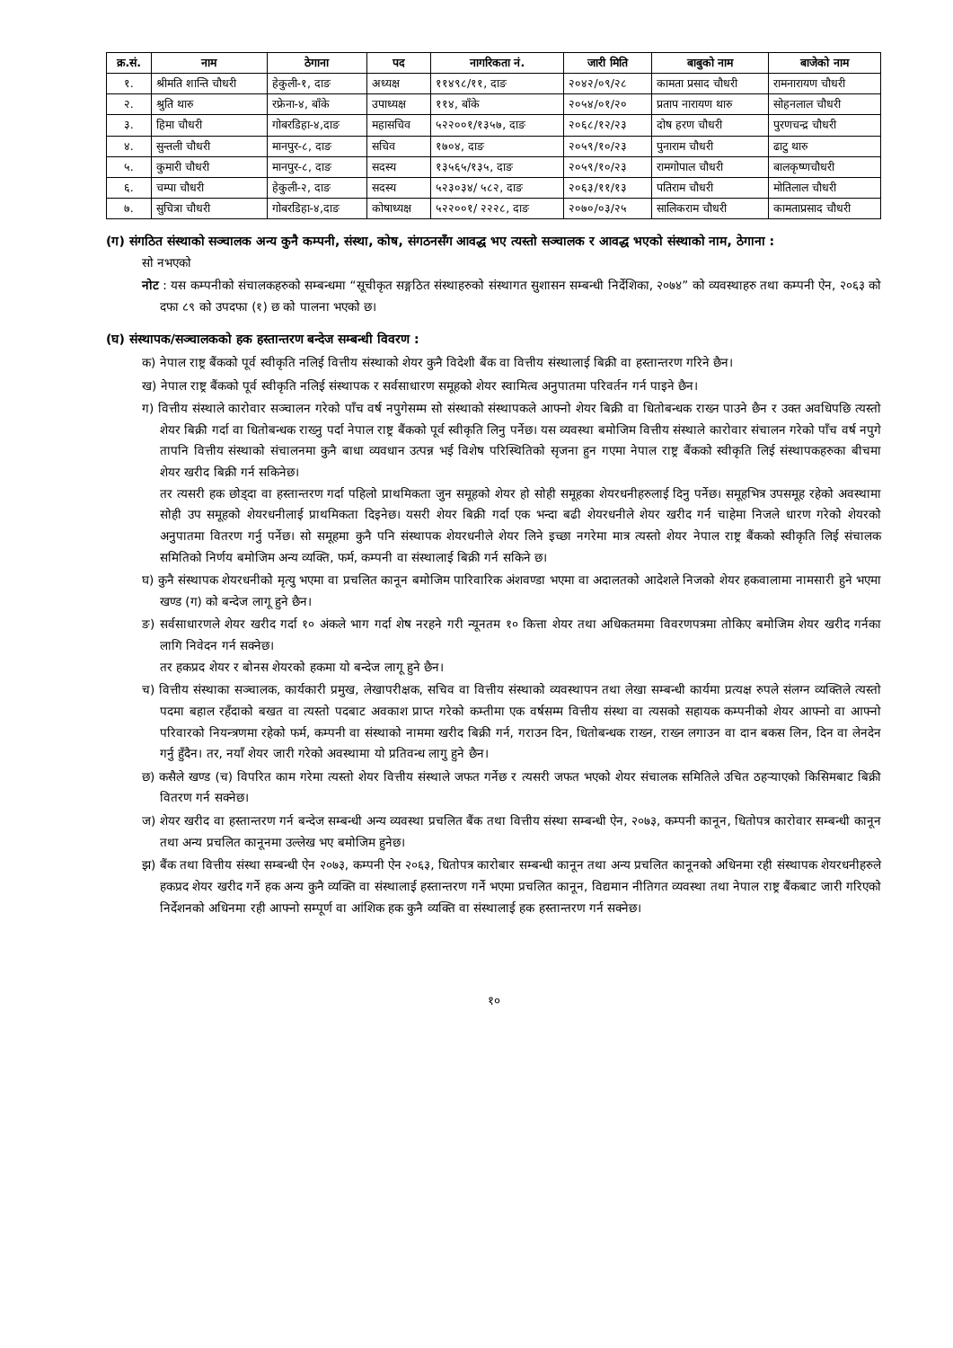| क्र.सं. | नाम | ठेगाना | पद | नागरिकता नं. | जारी मिति | बाबुको नाम | बाजेको नाम |
| --- | --- | --- | --- | --- | --- | --- | --- |
| १. | श्रीमति शान्ति चौधरी | हेकुली-१, दाङ | अध्यक्ष | ११४९८/११, दाङ | २०४२/०९/२८ | कामता प्रसाद चौधरी | रामनारायण चौधरी |
| २. | श्रुति थारु | रफ्रेना-४, बाँके | उपाध्यक्ष | ११४, बाँके | २०५४/०१/२० | प्रताप नारायण थारु | सोहनलाल चौधरी |
| ३. | हिमा चौधरी | गोबरडिहा-४,दाङ | महासचिव | ५२२००१/१३५७, दाङ | २०६८/१२/२३ | दोष हरण चौधरी | पुरणचन्द्र चौधरी |
| ४. | सुन्तली चौधरी | मानपुर-८, दाङ | सचिव | १७०४, दाङ | २०५९/१०/२३ | पुनाराम चौधरी | ढाटु थारु |
| ५. | कुमारी चौधरी | मानपुर-८, दाङ | सदस्य | १३५६५/१३५, दाङ | २०५९/१०/२३ | रामगोपाल चौधरी | बालकृष्णचौधरी |
| ६. | चम्पा चौधरी | हेकुली-२, दाङ | सदस्य | ५२३०३४/ ५८२, दाङ | २०६३/११/१३ | पतिराम चौधरी | मोतिलाल चौधरी |
| ७. | सुचित्रा चौधरी | गोबरडिहा-४,दाङ | कोषाध्यक्ष | ५२२००१/ २२२८, दाङ | २०७०/०३/२५ | सालिकराम चौधरी | कामताप्रसाद चौधरी |
(ग) संगठित संस्थाको सञ्चालक अन्य कुनै कम्पनी, संस्था, कोष, संगठनसँग आवद्ध भए त्यस्तो सञ्चालक र आवद्ध भएको संस्थाको नाम, ठेगाना :
सो नभएको
नोट : यस कम्पनीको संचालकहरुको सम्बन्धमा “सूचीकृत सङ्गठित संस्थाहरुको संस्थागत सुशासन सम्बन्धी निर्देशिका, २०७४” को व्यवस्थाहरु तथा कम्पनी ऐन, २०६३ को दफा ८९ को उपदफा (१) छ को पालना भएको छ।
(घ) संस्थापक/सञ्चालकको हक हस्तान्तरण बन्देज सम्बन्धी विवरण :
क) नेपाल राष्ट्र बैंकको पूर्व स्वीकृति नलिई वित्तीय संस्थाको शेयर कुनै विदेशी बैंक वा वित्तीय संस्थालाई बिक्री वा हस्तान्तरण गरिने छैन।
ख) नेपाल राष्ट्र बैंकको पूर्व स्वीकृति नलिई संस्थापक र सर्वसाधारण समूहको शेयर स्वामित्व अनुपातमा परिवर्तन गर्न पाइने छैन।
ग) वित्तीय संस्थाले कारोवार सञ्चालन गरेको पाँच वर्ष नपुगेसम्म सो संस्थाको संस्थापकले आफ्नो शेयर बिक्री वा धितोबन्धक राख्न पाउने छैन र उक्त अवधिपछि त्यस्तो शेयर बिक्री गर्दा वा धितोबन्धक राख्नु पर्दा नेपाल राष्ट्र बैंकको पूर्व स्वीकृति लिनु पर्नेछ। यस व्यवस्था बमोजिम वित्तीय संस्थाले कारोवार संचालन गरेको पाँच वर्ष नपुगे तापनि वित्तीय संस्थाको संचालनमा कुनै बाधा व्यवधान उत्पन्न भई विशेष परिस्थितिको सृजना हुन गएमा नेपाल राष्ट्र बैंकको स्वीकृति लिई संस्थापकहरुका बीचमा शेयर खरीद बिक्री गर्न सकिनेछ।
तर त्यसरी हक छोड्दा वा हस्तान्तरण गर्दा पहिलो प्राथमिकता जुन समूहको शेयर हो सोही समूहका शेयरधनीहरुलाई दिनु पर्नेछ। समूहभित्र उपसमूह रहेको अवस्थामा सोही उप समूहको शेयरधनीलाई प्राथमिकता दिइनेछ। यसरी शेयर बिक्री गर्दा एक भन्दा बढी शेयरधनीले शेयर खरीद गर्न चाहेमा निजले धारण गरेको शेयरको अनुपातमा वितरण गर्नु पर्नेछ। सो समूहमा कुनै पनि संस्थापक शेयरधनीले शेयर लिने इच्छा नगरेमा मात्र त्यस्तो शेयर नेपाल राष्ट्र बैंकको स्वीकृति लिई संचालक समितिको निर्णय बमोजिम अन्य व्यक्ति, फर्म, कम्पनी वा संस्थालाई बिक्री गर्न सकिने छ।
घ) कुनै संस्थापक शेयरधनीको मृत्यु भएमा वा प्रचलित कानून बमोजिम पारिवारिक अंशवण्डा भएमा वा अदालतको आदेशले निजको शेयर हकवालामा नामसारी हुने भएमा खण्ड (ग) को बन्देज लागू हुने छैन।
ङ) सर्वसाधारणले शेयर खरीद गर्दा १० अंकले भाग गर्दा शेष नरहने गरी न्यूनतम १० कित्ता शेयर तथा अधिकतममा विवरणपत्रमा तोकिए बमोजिम शेयर खरीद गर्नका लागि निवेदन गर्न सक्नेछ।
तर हकप्रद शेयर र बोनस शेयरको हकमा यो बन्देज लागू हुने छैन।
च) वित्तीय संस्थाका सञ्चालक, कार्यकारी प्रमुख, लेखापरीक्षक, सचिव वा वित्तीय संस्थाको व्यवस्थापन तथा लेखा सम्बन्धी कार्यमा प्रत्यक्ष रुपले संलग्न व्यक्तिले त्यस्तो पदमा बहाल रहँदाको बखत वा त्यस्तो पदबाट अवकाश प्राप्त गरेको कम्तीमा एक वर्षसम्म वित्तीय संस्था वा त्यसको सहायक कम्पनीको शेयर आफ्नो वा आफ्नो परिवारको नियन्त्रणमा रहेको फर्म, कम्पनी वा संस्थाको नाममा खरीद बिक्री गर्न, गराउन दिन, धितोबन्धक राख्न, राख्न लगाउन वा दान बकस लिन, दिन वा लेनदेन गर्नु हुँदैन। तर, नयाँ शेयर जारी गरेको अवस्थामा यो प्रतिवन्ध लागु हुने छैन।
छ) कसैले खण्ड (च) विपरित काम गरेमा त्यस्तो शेयर वित्तीय संस्थाले जफत गर्नेछ र त्यसरी जफत भएको शेयर संचालक समितिले उचित ठहऱ्याएको किसिमबाट बिक्री वितरण गर्न सक्नेछ।
ज) शेयर खरीद वा हस्तान्तरण गर्न बन्देज सम्बन्धी अन्य व्यवस्था प्रचलित बैंक तथा वित्तीय संस्था सम्बन्धी ऐन, २०७३, कम्पनी कानून, धितोपत्र कारोवार सम्बन्धी कानून तथा अन्य प्रचलित कानूनमा उल्लेख भए बमोजिम हुनेछ।
झ) बैंक तथा वित्तीय संस्था सम्बन्धी ऐन २०७३, कम्पनी ऐन २०६३, धितोपत्र कारोबार सम्बन्धी कानून तथा अन्य प्रचलित कानूनको अधिनमा रही संस्थापक शेयरधनीहरुले हकप्रद शेयर खरीद गर्ने हक अन्य कुनै व्यक्ति वा संस्थालाई हस्तान्तरण गर्ने भएमा प्रचलित कानून, विद्यमान नीतिगत व्यवस्था तथा नेपाल राष्ट्र बैंकबाट जारी गरिएको निर्देशनको अधिनमा रही आफ्नो सम्पूर्ण वा आंशिक हक कुनै व्यक्ति वा संस्थालाई हक हस्तान्तरण गर्न सक्नेछ।
१०